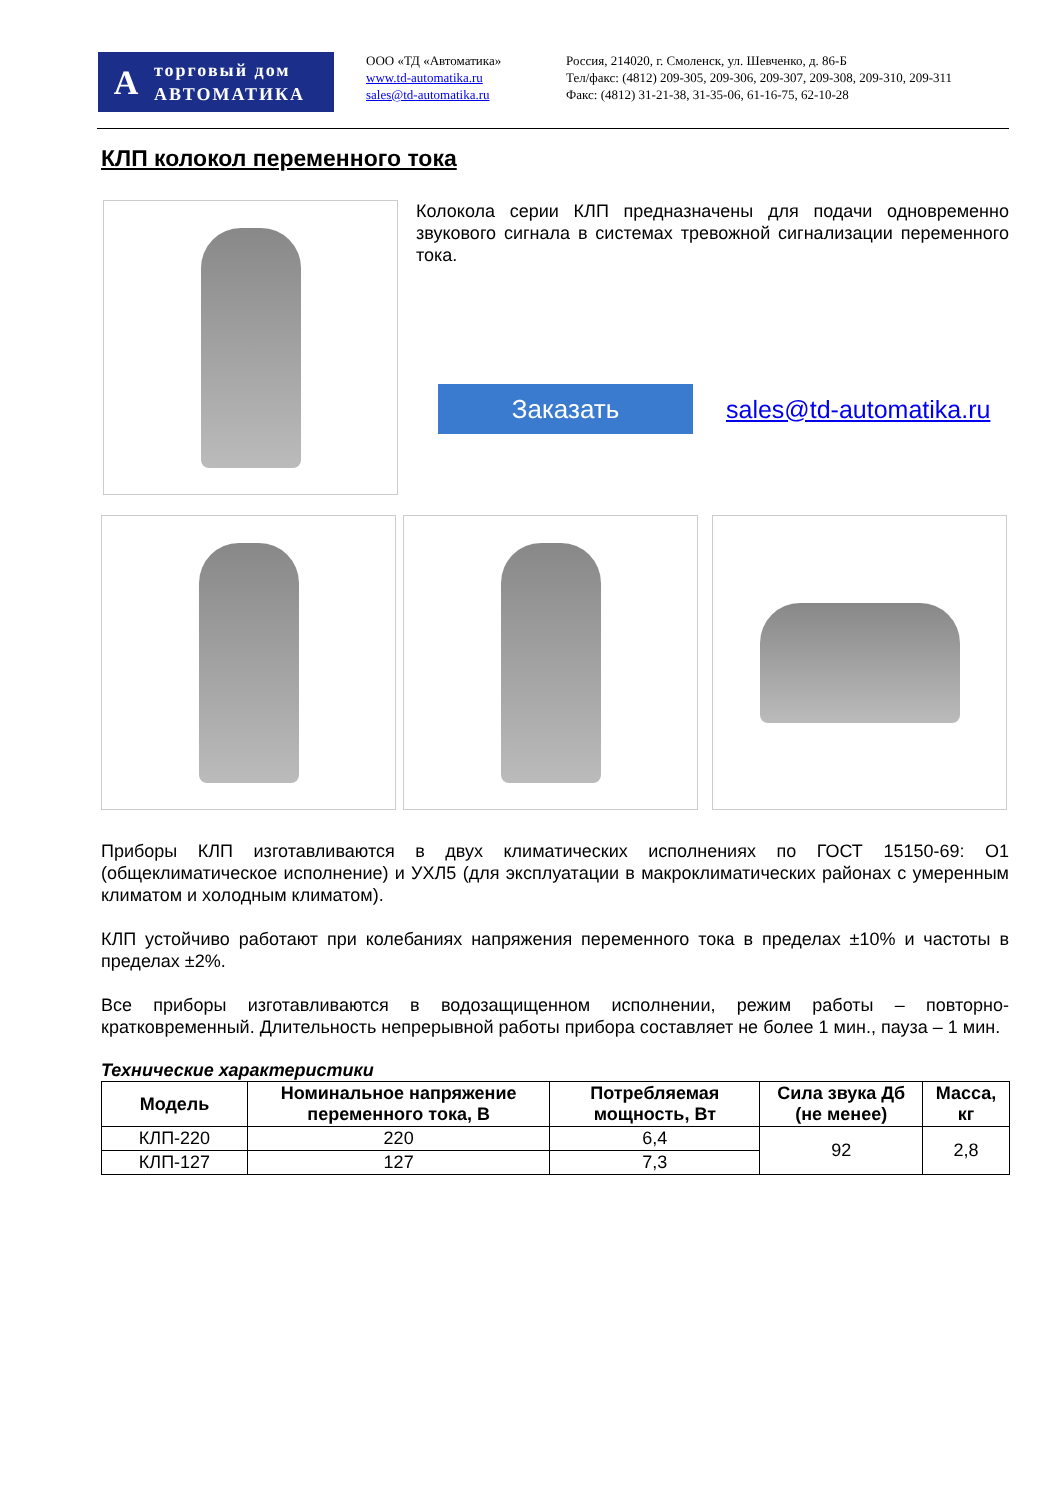A
торговый дом
АВТОМАТИКА
ООО «ТД «Автоматика»
www.td-automatika.ru
sales@td-automatika.ru
Россия, 214020, г. Смоленск, ул. Шевченко, д. 86-Б
Тел/факс: (4812) 209-305, 209-306, 209-307, 209-308, 209-310, 209-311
Факс: (4812) 31-21-38, 31-35-06, 61-16-75, 62-10-28
КЛП колокол переменного тока
Колокола серии КЛП предназначены для подачи одновременно звукового сигнала в системах тревожной сигнализации переменного тока.
Заказать
sales@td-automatika.ru
Приборы КЛП изготавливаются в двух климатических исполнениях по ГОСТ 15150-69: О1 (общеклиматическое исполнение) и УХЛ5 (для эксплуатации в макроклиматических районах с умеренным климатом и холодным климатом).
КЛП устойчиво работают при колебаниях напряжения переменного тока в пределах ±10% и частоты в пределах ±2%.
Все приборы изготавливаются в водозащищенном исполнении, режим работы – повторно-кратковременный. Длительность непрерывной работы прибора составляет не более 1 мин., пауза – 1 мин.
Технические характеристики
| Модель | Номинальное напряжение переменного тока, В | Потребляемая мощность, Вт | Сила звука Дб (не менее) | Масса, кг |
| --- | --- | --- | --- | --- |
| КЛП-220 | 220 | 6,4 | 92 | 2,8 |
| КЛП-127 | 127 | 7,3 | | |